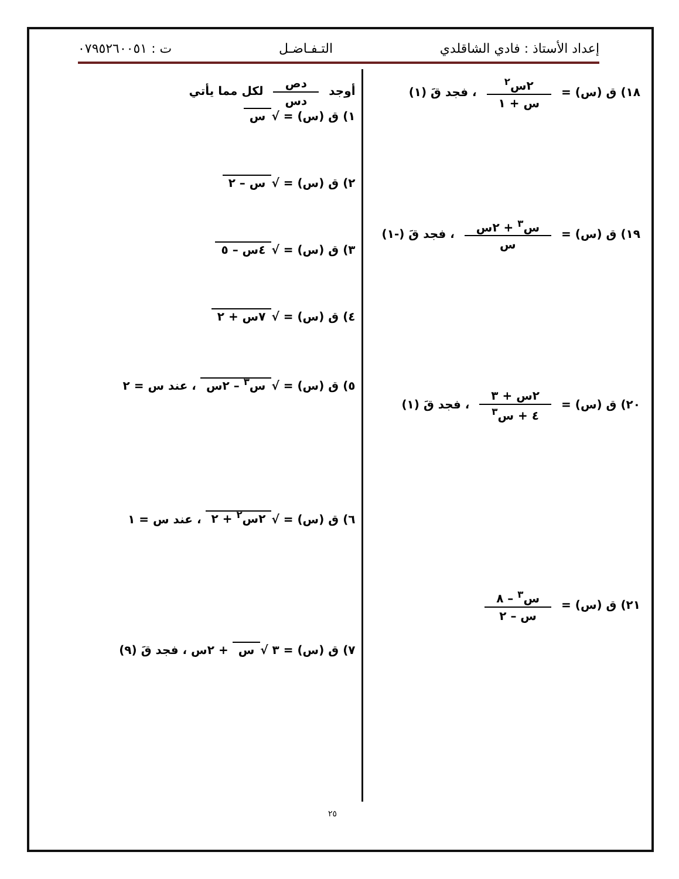إعداد الأستاذ : فادي الشاقلدي التـفـاضـل ت : ٠٧٩٥٢٦٠٠٥١
١٨) ق (س) = ٢س<sup>٢</sup> س + ١ ، فجد قَ (١)
١٩) ق (س) = س<sup>٣</sup> + ٢س س ، فجد قَ (-١)
٢٠) ق (س) = ٢س + ٣ ٤ + س<sup>٣</sup> ، فجد قَ (١)
٢١) ق (س) = س<sup>٣</sup> – ٨ س – ٢
أوجد دص دس لكل مما يأتي
١) ق (س) = √ س
٢) ق (س) = √ س – ٢
٣) ق (س) = √ ٤س – ٥
٤) ق (س) = √ ٧س + ٢
٥) ق (س) = √ س<sup>٣</sup> – ٢س ، عند س = ٢
٦) ق (س) = √ ٢س<sup>٢</sup> + ٢ ، عند س = ١
٧) ق (س) = ٣ √ س + ٢س ، فجد قَ (٩)
٢٥